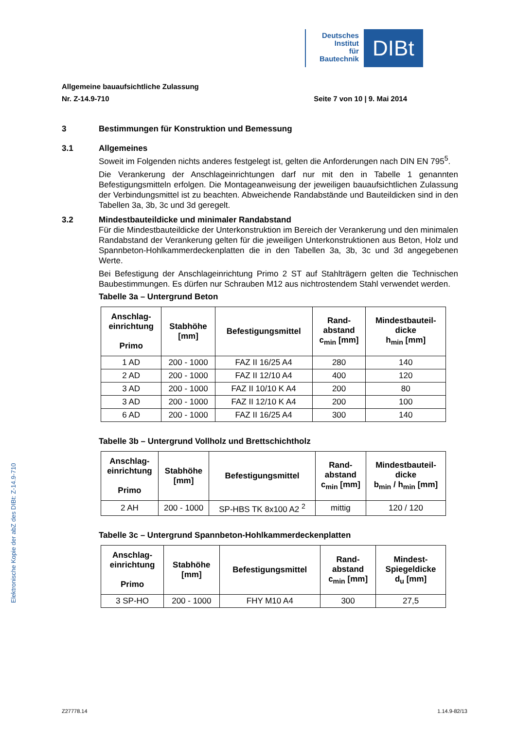Deutsches
Institut
für
Bautechnik
DIBt
Elektronische Kopie der abZ des DIBt: Z-14.9-710
Allgemeine bauaufsichtliche Zulassung
Nr. Z-14.9-710 Seite 7 von 10 | 9. Mai 2014
3 Bestimmungen für Konstruktion und Bemessung
3.1 Allgemeines
Soweit im Folgenden nichts anderes festgelegt ist, gelten die Anforderungen nach DIN EN 795<sup>5</sup>.
Die Verankerung der Anschlageinrichtungen darf nur mit den in Tabelle 1 genannten Befestigungsmitteln erfolgen. Die Montageanweisung der jeweiligen bauaufsichtlichen Zulassung der Verbindungsmittel ist zu beachten. Abweichende Randabstände und Bauteildicken sind in den Tabellen 3a, 3b, 3c und 3d geregelt.
3.2 Mindestbauteildicke und minimaler Randabstand
Für die Mindestbauteildicke der Unterkonstruktion im Bereich der Verankerung und den minimalen Randabstand der Verankerung gelten für die jeweiligen Unterkonstruktionen aus Beton, Holz und Spannbeton-Hohlkammerdeckenplatten die in den Tabellen 3a, 3b, 3c und 3d angegebenen Werte.
Bei Befestigung der Anschlageinrichtung Primo 2 ST auf Stahlträgern gelten die Technischen Baubestimmungen. Es dürfen nur Schrauben M12 aus nichtrostendem Stahl verwendet werden.
Tabelle 3a – Untergrund Beton
| Anschlag- einrichtung Primo | Stabhöhe [mm] | Befestigungsmittel | Rand- abstand c<sub>min</sub> [mm] | Mindestbauteil- dicke h<sub>min</sub> [mm] |
| --- | --- | --- | --- | --- |
| 1 AD | 200 - 1000 | FAZ II 16/25 A4 | 280 | 140 |
| 2 AD | 200 - 1000 | FAZ II 12/10 A4 | 400 | 120 |
| 3 AD | 200 - 1000 | FAZ II 10/10 K A4 | 200 | 80 |
| 3 AD | 200 - 1000 | FAZ II 12/10 K A4 | 200 | 100 |
| 6 AD | 200 - 1000 | FAZ II 16/25 A4 | 300 | 140 |
Tabelle 3b – Untergrund Vollholz und Brettschichtholz
| Anschlag- einrichtung Primo | Stabhöhe [mm] | Befestigungsmittel | Rand- abstand c<sub>min</sub> [mm] | Mindestbauteil- dicke b<sub>min</sub> / h<sub>min</sub> [mm] |
| --- | --- | --- | --- | --- |
| 2 AH | 200 - 1000 | SP-HBS TK 8x100 A2 <sup>2</sup> | mittig | 120 / 120 |
Tabelle 3c – Untergrund Spannbeton-Hohlkammerdeckenplatten
| Anschlag- einrichtung Primo | Stabhöhe [mm] | Befestigungsmittel | Rand- abstand c<sub>min</sub> [mm] | Mindest- Spiegeldicke d<sub>u</sub> [mm] |
| --- | --- | --- | --- | --- |
| 3 SP-HO | 200 - 1000 | FHY M10 A4 | 300 | 27,5 |
Z27778.14 1.14.9-82/13